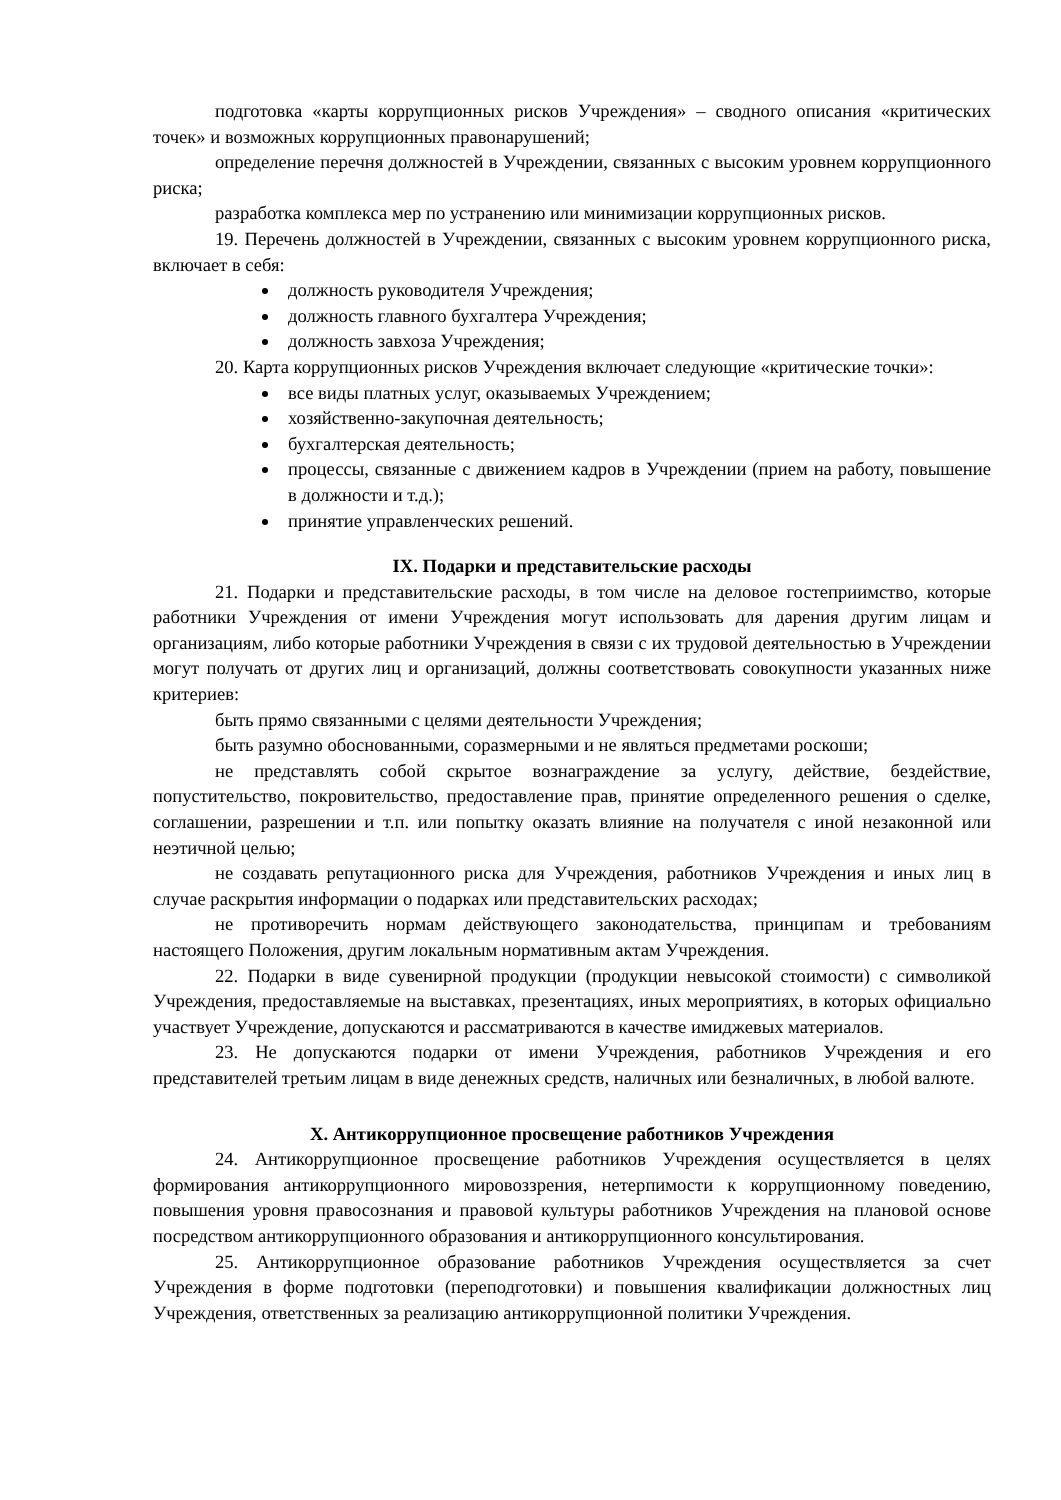подготовка «карты коррупционных рисков Учреждения» – сводного описания «критических точек» и возможных коррупционных правонарушений;
определение перечня должностей в Учреждении, связанных с высоким уровнем коррупционного риска;
разработка комплекса мер по устранению или минимизации коррупционных рисков.
19. Перечень должностей в Учреждении, связанных с высоким уровнем коррупционного риска, включает в себя:
должность руководителя Учреждения;
должность главного бухгалтера Учреждения;
должность завхоза Учреждения;
20. Карта коррупционных рисков Учреждения включает следующие «критические точки»:
все виды платных услуг, оказываемых Учреждением;
хозяйственно-закупочная деятельность;
бухгалтерская деятельность;
процессы, связанные с движением кадров в Учреждении (прием на работу, повышение в должности и т.д.);
принятие управленческих решений.
IX. Подарки и представительские расходы
21. Подарки и представительские расходы, в том числе на деловое гостеприимство, которые работники Учреждения от имени Учреждения могут использовать для дарения другим лицам и организациям, либо которые работники Учреждения в связи с их трудовой деятельностью в Учреждении могут получать от других лиц и организаций, должны соответствовать совокупности указанных ниже критериев:
быть прямо связанными с целями деятельности Учреждения;
быть разумно обоснованными, соразмерными и не являться предметами роскоши;
не представлять собой скрытое вознаграждение за услугу, действие, бездействие, попустительство, покровительство, предоставление прав, принятие определенного решения о сделке, соглашении, разрешении и т.п. или попытку оказать влияние на получателя с иной незаконной или неэтичной целью;
не создавать репутационного риска для Учреждения, работников Учреждения и иных лиц в случае раскрытия информации о подарках или представительских расходах;
не противоречить нормам действующего законодательства, принципам и требованиям настоящего Положения, другим локальным нормативным актам Учреждения.
22. Подарки в виде сувенирной продукции (продукции невысокой стоимости) с символикой Учреждения, предоставляемые на выставках, презентациях, иных мероприятиях, в которых официально участвует Учреждение, допускаются и рассматриваются в качестве имиджевых материалов.
23. Не допускаются подарки от имени Учреждения, работников Учреждения и его представителей третьим лицам в виде денежных средств, наличных или безналичных, в любой валюте.
X. Антикоррупционное просвещение работников Учреждения
24. Антикоррупционное просвещение работников Учреждения осуществляется в целях формирования антикоррупционного мировоззрения, нетерпимости к коррупционному поведению, повышения уровня правосознания и правовой культуры работников Учреждения на плановой основе посредством антикоррупционного образования и антикоррупционного консультирования.
25. Антикоррупционное образование работников Учреждения осуществляется за счет Учреждения в форме подготовки (переподготовки) и повышения квалификации должностных лиц Учреждения, ответственных за реализацию антикоррупционной политики Учреждения.